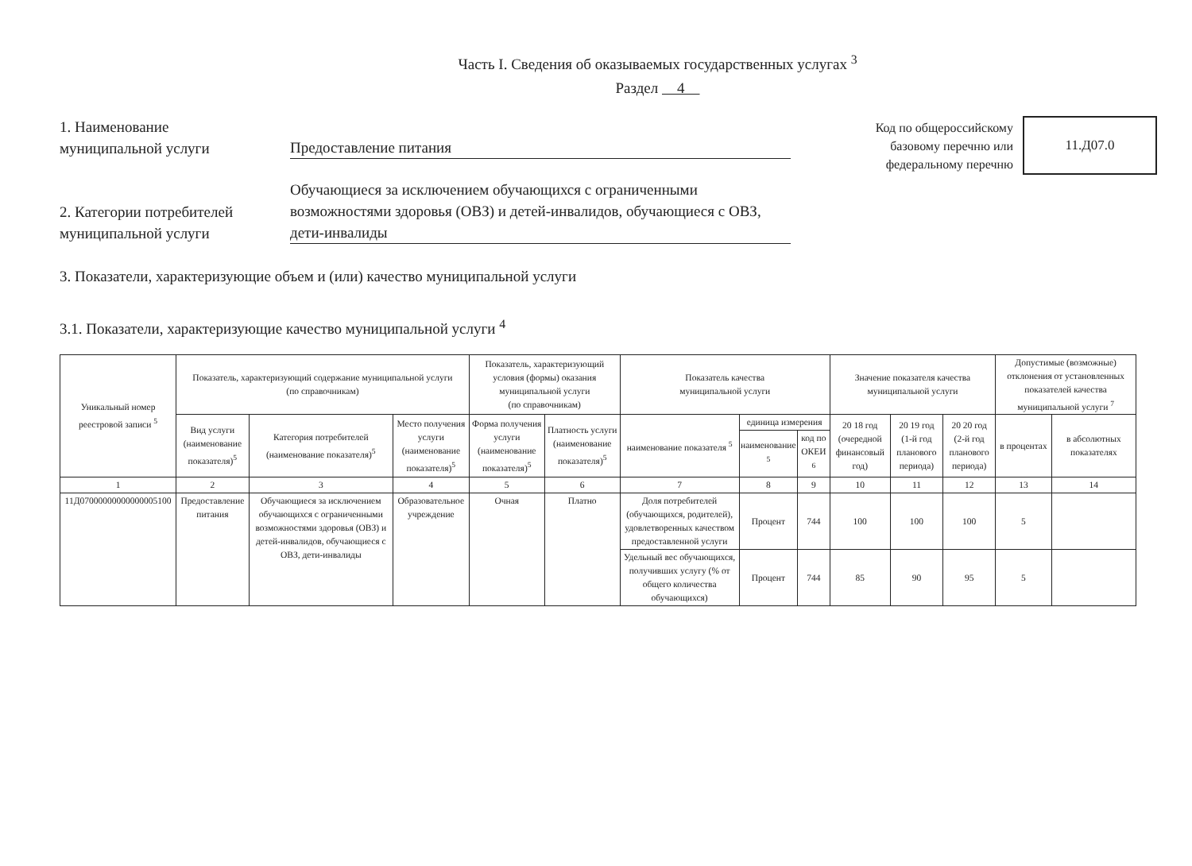Часть I. Сведения об оказываемых государственных услугах <sup>3</sup>
Раздел 4
1. Наименование
муниципальной услуги
Предоставление питания
2. Категории потребителей
муниципальной услуги
Обучающиеся за исключением обучающихся с ограниченными возможностями здоровья (ОВЗ) и детей-инвалидов, обучающиеся с ОВЗ, дети-инвалиды
Код по общероссийскому базовому перечню или федеральному перечню
11.Д07.0
3. Показатели, характеризующие объем и (или) качество муниципальной услуги
3.1. Показатели, характеризующие качество муниципальной услуги <sup>4</sup>
| Уникальный номер реестровой записи <sup>5</sup> | Показатель, характеризующий содержание муниципальной услуги (по справочникам) | | | Показатель, характеризующий условия (формы) оказания муниципальной услуги (по справочникам) | | Показатель качества муниципальной услуги | | | Значение показателя качества муниципальной услуги | | | Допустимые (возможные) отклонения от установленных показателей качества муниципальной услуги <sup>7</sup> | |
| --- | --- | --- | --- | --- | --- | --- | --- | --- | --- | --- | --- | --- | --- |
| | Вид услуги (наименование показателя)<sup>5</sup> | Категория потребителей (наименование показателя)<sup>5</sup> | Место получения услуги (наименование показателя)<sup>5</sup> | Форма получения услуги (наименование показателя)<sup>5</sup> | Платность услуги (наименование показателя)<sup>5</sup> | наименование показателя <sup>5</sup> | единица измерения | | 20 18 год (очередной финансовый год) | 20 19 год (1-й год планового периода) | 20 20 год (2-й год планового периода) | в процентах | в абсолютных показателях |
| | | | | | | | наименование <sup>5</sup> | код по ОКЕИ <sup>6</sup> | | | | | |
| 1 | 2 | 3 | 4 | 5 | 6 | 7 | 8 | 9 | 10 | 11 | 12 | 13 | 14 |
| 11Д07000000000000005100 | Предоставление питания | Обучающиеся за исключением обучающихся с ограниченными возможностями здоровья (ОВЗ) и детей-инвалидов, обучающиеся с ОВЗ, дети-инвалиды | Образовательное учреждение | Очная | Платно | Доля потребителей (обучающихся, родителей), удовлетворенных качеством предоставленной услуги | Процент | 744 | 100 | 100 | 100 | 5 | |
| | | | | | | Удельный вес обучающихся, получивших услугу (% от общего количества обучающихся) | Процент | 744 | 85 | 90 | 95 | 5 | |